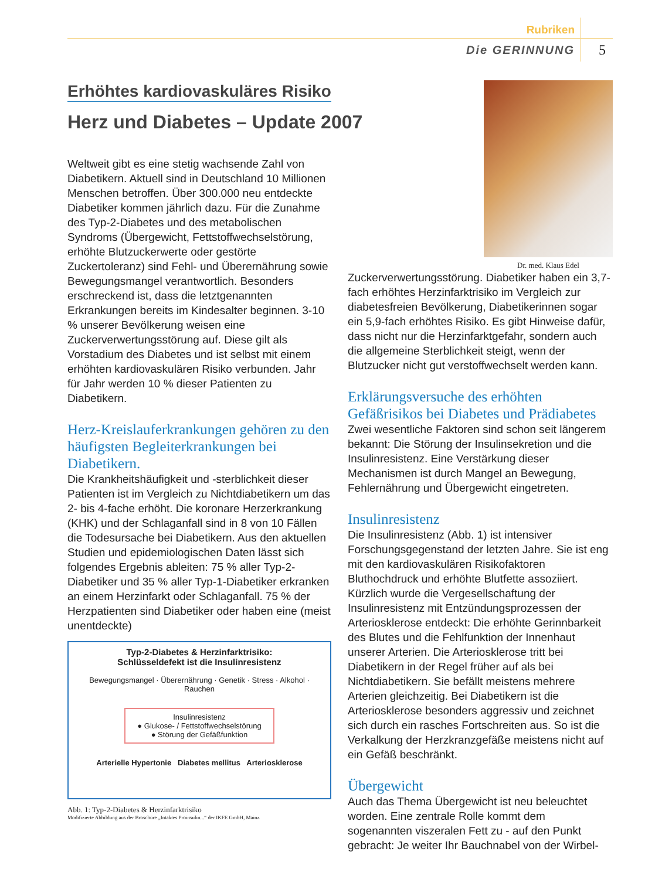Rubriken
Die GERINNUNG 5
Erhöhtes kardiovaskuläres Risiko
Herz und Diabetes – Update 2007
Weltweit gibt es eine stetig wachsende Zahl von Diabetikern. Aktuell sind in Deutschland 10 Millionen Menschen betroffen. Über 300.000 neu entdeckte Diabetiker kommen jährlich dazu. Für die Zunahme des Typ-2-Diabetes und des metabolischen Syndroms (Übergewicht, Fettstoffwechselstörung, erhöhte Blutzuckerwerte oder gestörte Zuckertoleranz) sind Fehl- und Überernährung sowie Bewegungsmangel verantwortlich. Besonders erschreckend ist, dass die letztgenannten Erkrankungen bereits im Kindesalter beginnen. 3-10 % unserer Bevölkerung weisen eine Zuckerverwertungsstörung auf. Diese gilt als Vorstadium des Diabetes und ist selbst mit einem erhöhten kardiovaskulären Risiko verbunden. Jahr für Jahr werden 10 % dieser Patienten zu Diabetikern.
Herz-Kreislauferkrankungen gehören zu den häufigsten Begleiterkrankungen bei Diabetikern.
Die Krankheitshäufigkeit und -sterblichkeit dieser Patienten ist im Vergleich zu Nichtdiabetikern um das 2- bis 4-fache erhöht. Die koronare Herzerkrankung (KHK) und der Schlaganfall sind in 8 von 10 Fällen die Todesursache bei Diabetikern. Aus den aktuellen Studien und epidemiologischen Daten lässt sich folgendes Ergebnis ableiten: 75 % aller Typ-2-Diabetiker und 35 % aller Typ-1-Diabetiker erkranken an einem Herzinfarkt oder Schlaganfall. 75 % der Herzpatienten sind Diabetiker oder haben eine (meist unentdeckte)
Typ-2-Diabetes & Herzinfarktrisiko:
Schlüsseldefekt ist die Insulinresistenz
Bewegungsmangel · Überernährung · Genetik · Stress · Alkohol · Rauchen
Insulinresistenz
● Glukose- / Fettstoffwechselstörung
● Störung der Gefäßfunktion
Arterielle Hypertonie Diabetes mellitus Arteriosklerose
Abb. 1: Typ-2-Diabetes & Herzinfarktrisiko
Modifizierte Abbildung aus der Broschüre „Intaktes Proinsulin...“ der IKFE GmbH, Mainz
Dr. med. Klaus Edel
Zuckerverwertungsstörung. Diabetiker haben ein 3,7-fach erhöhtes Herzinfarktrisiko im Vergleich zur diabetesfreien Bevölkerung, Diabetikerinnen sogar ein 5,9-fach erhöhtes Risiko. Es gibt Hinweise dafür, dass nicht nur die Herzinfarktgefahr, sondern auch die allgemeine Sterblichkeit steigt, wenn der Blutzucker nicht gut verstoffwechselt werden kann.
Erklärungsversuche des erhöhten Gefäßrisikos bei Diabetes und Prädiabetes
Zwei wesentliche Faktoren sind schon seit längerem bekannt: Die Störung der Insulinsekretion und die Insulinresistenz. Eine Verstärkung dieser Mechanismen ist durch Mangel an Bewegung, Fehlernährung und Übergewicht eingetreten.
Insulinresistenz
Die Insulinresistenz (Abb. 1) ist intensiver Forschungsgegenstand der letzten Jahre. Sie ist eng mit den kardiovaskulären Risikofaktoren Bluthochdruck und erhöhte Blutfette assoziiert. Kürzlich wurde die Vergesellschaftung der Insulinresistenz mit Entzündungsprozessen der Arteriosklerose entdeckt: Die erhöhte Gerinnbarkeit des Blutes und die Fehlfunktion der Innenhaut unserer Arterien. Die Arteriosklerose tritt bei Diabetikern in der Regel früher auf als bei Nichtdiabetikern. Sie befällt meistens mehrere Arterien gleichzeitig. Bei Diabetikern ist die Arteriosklerose besonders aggressiv und zeichnet sich durch ein rasches Fortschreiten aus. So ist die Verkalkung der Herzkranzgefäße meistens nicht auf ein Gefäß beschränkt.
Übergewicht
Auch das Thema Übergewicht ist neu beleuchtet worden. Eine zentrale Rolle kommt dem sogenannten viszeralen Fett zu - auf den Punkt gebracht: Je weiter Ihr Bauchnabel von der Wirbel-